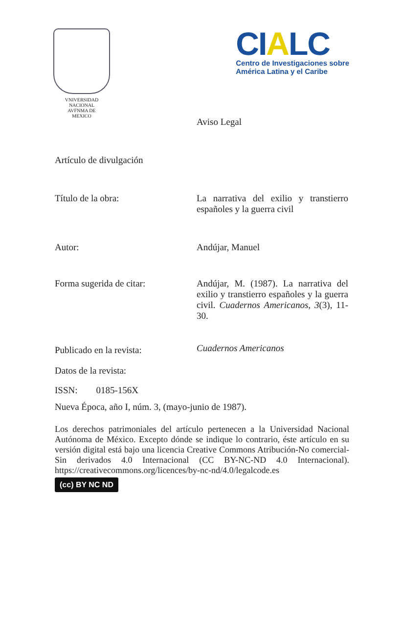VNIVERSIDAD NACIONAL
AVFNMA DE
MEXICO
CIALC
Centro de Investigaciones sobre
América Latina y el Caribe
Aviso Legal
Artículo de divulgación
Título de la obra: La narrativa del exilio y transtierro españoles y la guerra civil
Autor: Andújar, Manuel
Forma sugerida de citar: Andújar, M. (1987). La narrativa del exilio y transtierro españoles y la guerra civil. Cuadernos Americanos, 3(3), 11-30.
Publicado en la revista:
Cuadernos Americanos
Datos de la revista:
ISSN: 0185-156X
Nueva Época, año I, núm. 3, (mayo-junio de 1987).
Los derechos patrimoniales del artículo pertenecen a la Universidad Nacional Autónoma de México. Excepto dónde se indique lo contrario, éste artículo en su versión digital está bajo una licencia Creative Commons Atribución-No comercial-Sin derivados 4.0 Internacional (CC BY-NC-ND 4.0 Internacional). https://creativecommons.org/licences/by-nc-nd/4.0/legalcode.es
(cc) BY NC ND